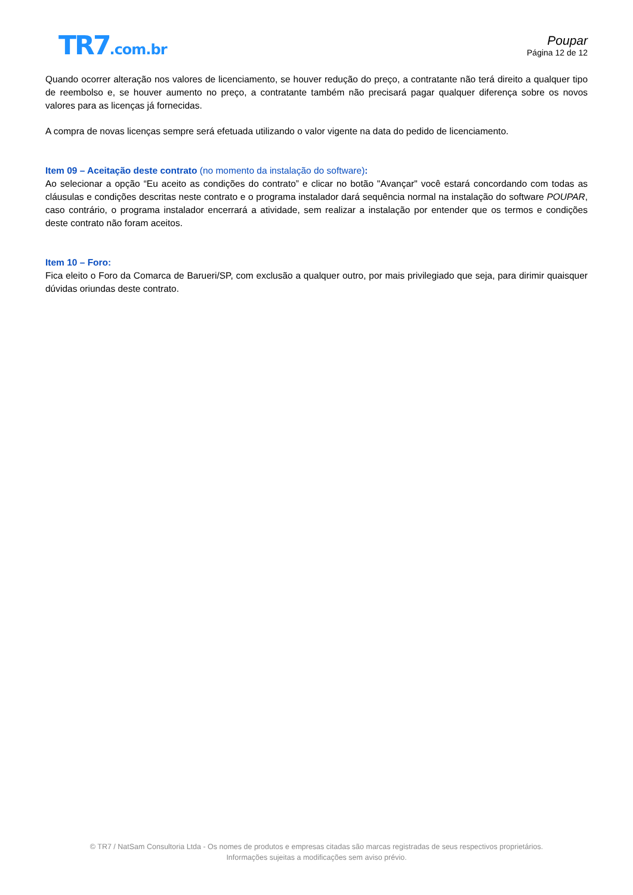TR7.com.br
Poupar
Página 12 de 12
Quando ocorrer alteração nos valores de licenciamento, se houver redução do preço, a contratante não terá direito a qualquer tipo de reembolso e, se houver aumento no preço, a contratante também não precisará pagar qualquer diferença sobre os novos valores para as licenças já fornecidas.
A compra de novas licenças sempre será efetuada utilizando o valor vigente na data do pedido de licenciamento.
Item 09 – Aceitação deste contrato (no momento da instalação do software):
Ao selecionar a opção “Eu aceito as condições do contrato” e clicar no botão "Avançar" você estará concordando com todas as cláusulas e condições descritas neste contrato e o programa instalador dará sequência normal na instalação do software POUPAR, caso contrário, o programa instalador encerrará a atividade, sem realizar a instalação por entender que os termos e condições deste contrato não foram aceitos.
Item 10 – Foro:
Fica eleito o Foro da Comarca de Barueri/SP, com exclusão a qualquer outro, por mais privilegiado que seja, para dirimir quaisquer dúvidas oriundas deste contrato.
© TR7 / NatSam Consultoria Ltda - Os nomes de produtos e empresas citadas são marcas registradas de seus respectivos proprietários.
Informações sujeitas a modificações sem aviso prévio.